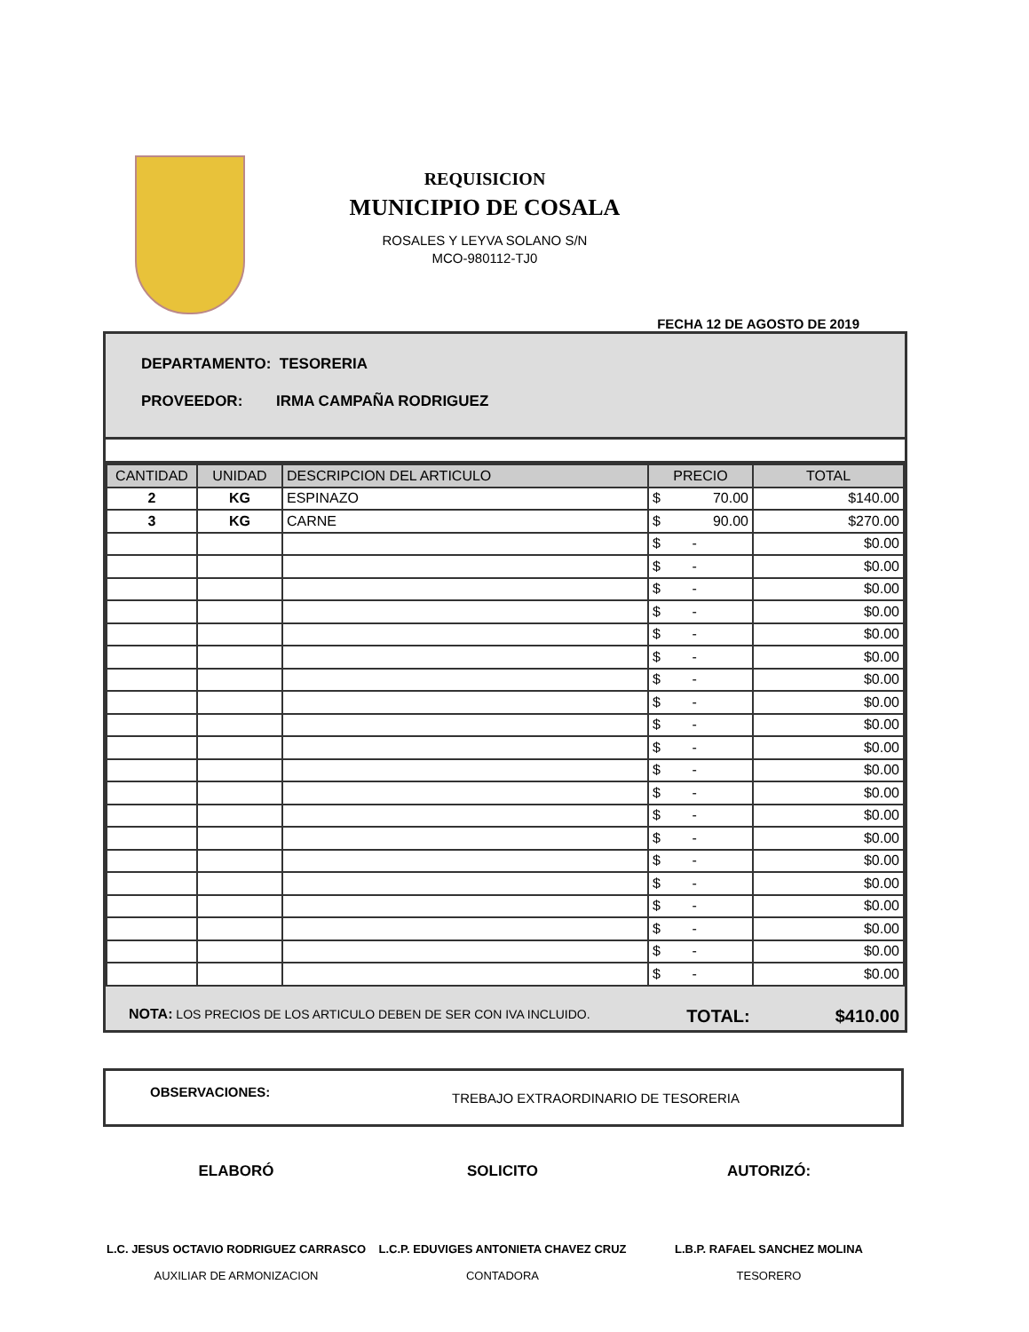REQUISICION
MUNICIPIO DE COSALA
ROSALES Y LEYVA SOLANO S/N
MCO-980112-TJ0
FECHA 12 DE AGOSTO DE 2019
DEPARTAMENTO: TESORERIA
PROVEEDOR: IRMA CAMPAÑA RODRIGUEZ
| CANTIDAD | UNIDAD | DESCRIPCION DEL ARTICULO | PRECIO | TOTAL |
| --- | --- | --- | --- | --- |
| 2 | KG | ESPINAZO | $ 70.00 | $140.00 |
| 3 | KG | CARNE | $ 90.00 | $270.00 |
| | | | $ - | $0.00 |
| | | | $ - | $0.00 |
| | | | $ - | $0.00 |
| | | | $ - | $0.00 |
| | | | $ - | $0.00 |
| | | | $ - | $0.00 |
| | | | $ - | $0.00 |
| | | | $ - | $0.00 |
| | | | $ - | $0.00 |
| | | | $ - | $0.00 |
| | | | $ - | $0.00 |
| | | | $ - | $0.00 |
| | | | $ - | $0.00 |
| | | | $ - | $0.00 |
| | | | $ - | $0.00 |
| | | | $ - | $0.00 |
| | | | $ - | $0.00 |
| | | | $ - | $0.00 |
| | | | $ - | $0.00 |
| | | | $ - | $0.00 |
NOTA: LOS PRECIOS DE LOS ARTICULO DEBEN DE SER CON IVA INCLUIDO. TOTAL: $410.00
OBSERVACIONES: TREBAJO EXTRAORDINARIO DE TESORERIA
ELABORÓ
L.C. JESUS OCTAVIO RODRIGUEZ CARRASCO
AUXILIAR DE ARMONIZACION
SOLICITO
L.C.P. EDUVIGES ANTONIETA CHAVEZ CRUZ
CONTADORA
AUTORIZÓ:
L.B.P. RAFAEL SANCHEZ MOLINA
TESORERO